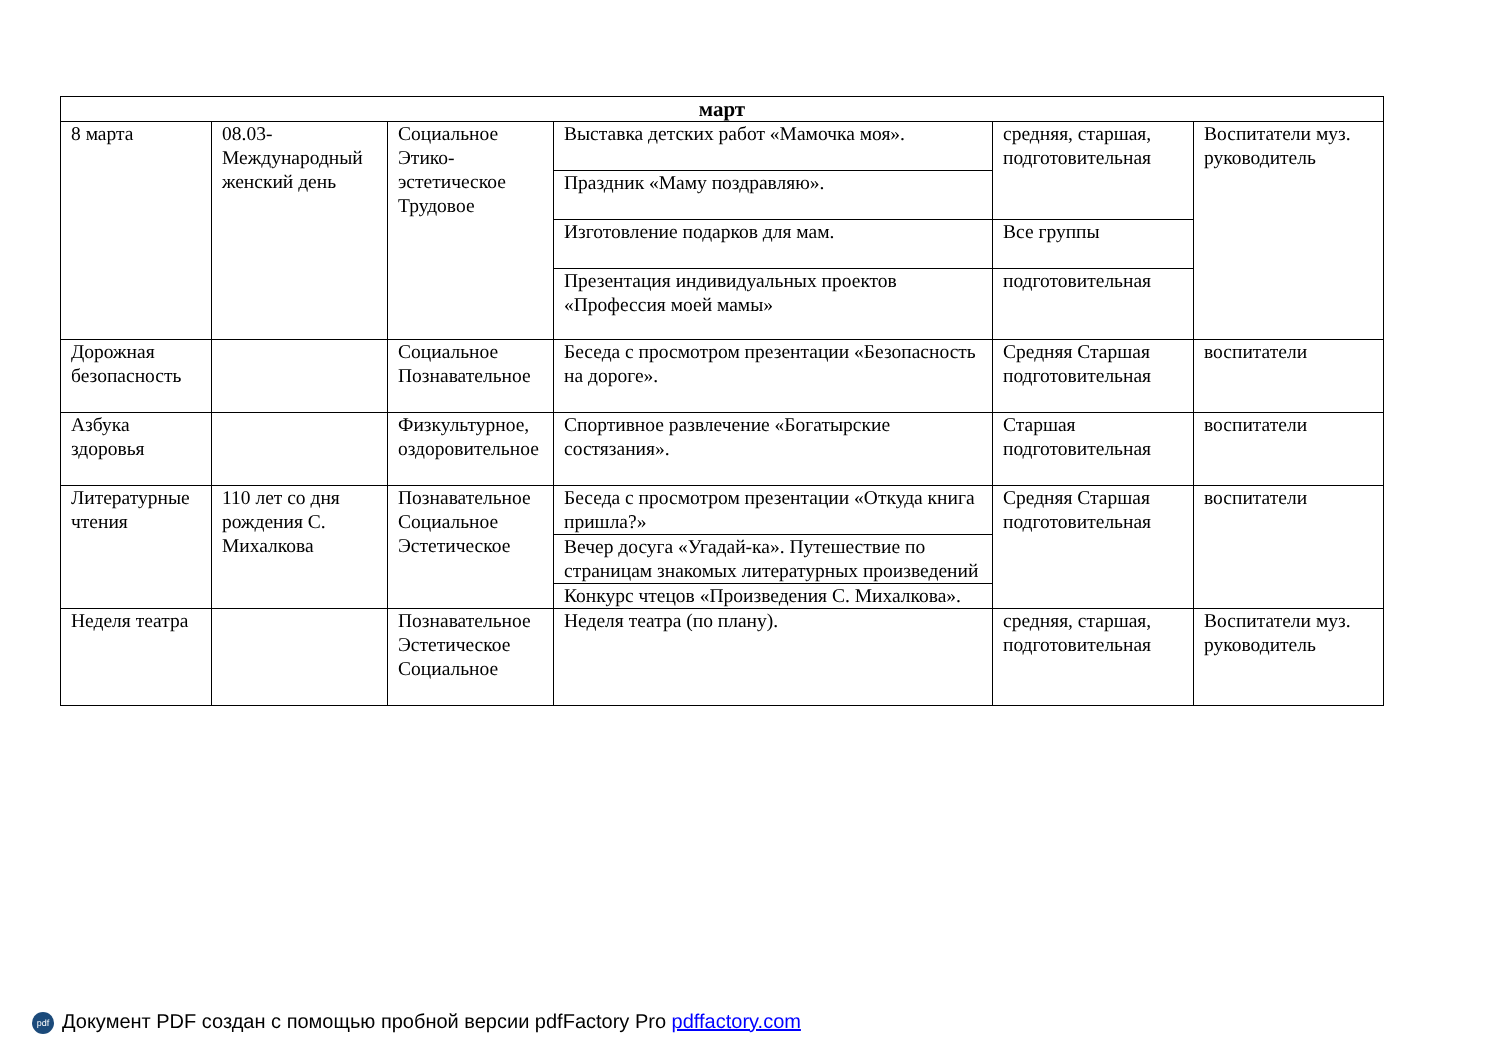| март | | | | | |
| --- | --- | --- | --- | --- | --- |
| 8 марта | 08.03-Международный женский день | Социальное Этико-эстетическое Трудовое | Выставка детских работ «Мамочка моя». | средняя, старшая, подготовительная | Воспитатели муз. руководитель |
| | | | Праздник «Маму поздравляю». | | |
| | | | Изготовление подарков для мам. | Все группы | |
| | | | Презентация индивидуальных проектов «Профессия моей мамы» | подготовительная | |
| Дорожная безопасность | | Социальное Познавательное | Беседа с просмотром презентации «Безопасность на дороге». | Средняя Старшая подготовительная | воспитатели |
| Азбука здоровья | | Физкультурное, оздоровительное | Спортивное развлечение «Богатырские состязания». | Старшая подготовительная | воспитатели |
| Литературные чтения | 110 лет со дня рождения С. Михалкова | Познавательное Социальное Эстетическое | Беседа с просмотром презентации «Откуда книга пришла?» | Средняя Старшая подготовительная | воспитатели |
| | | | Вечер досуга «Угадай-ка». Путешествие по страницам знакомых литературных произведений | | |
| | | | Конкурс чтецов «Произведения С. Михалкова». | | |
| Неделя театра | | Познавательное Эстетическое Социальное | Неделя театра (по плану). | средняя, старшая, подготовительная | Воспитатели муз. руководитель |
pdf Документ PDF создан с помощью пробной версии pdfFactory Pro pdffactory.com